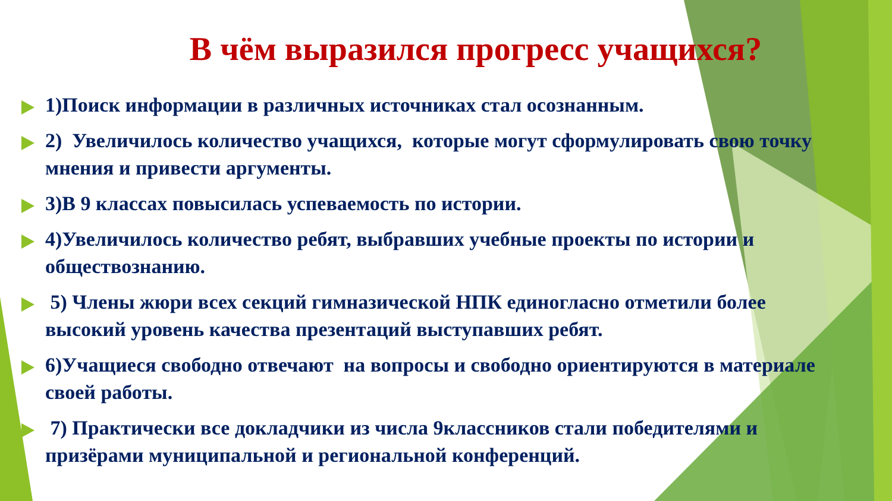В чём выразился прогресс учащихся?
1)Поиск информации в различных источниках стал осознанным.
2) Увеличилось количество учащихся, которые могут сформулировать свою точку мнения и привести аргументы.
3)В 9 классах повысилась успеваемость по истории.
4)Увеличилось количество ребят, выбравших учебные проекты по истории и обществознанию.
5) Члены жюри всех секций гимназической НПК единогласно отметили более высокий уровень качества презентаций выступавших ребят.
6)Учащиеся свободно отвечают на вопросы и свободно ориентируются в материале своей работы.
7) Практически все докладчики из числа 9классников стали победителями и призёрами муниципальной и региональной конференций.